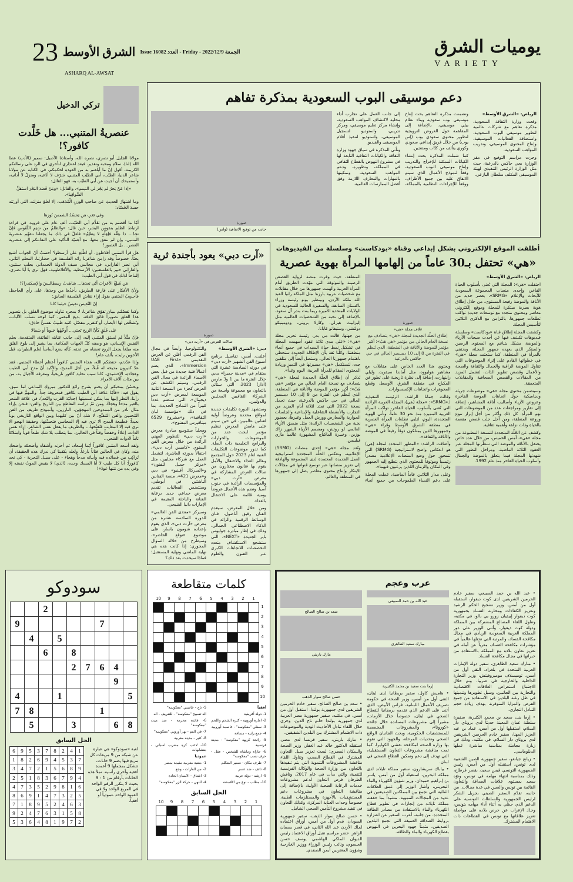يوميات الشرق
VARIETY
23 الشرق الأوسط Issue 16082 العدد - Friday - 2022/12/9 الجمعة
ASHARQ AL-AWSAT
دعم موسيقى البوب السعودية بمذكرة تفاهم
الرياض: «الشرق الأوسط»
وقعت وزارة الثقافة السعودية، مذكرة تفاهم مع شركات عالمية لتطوير موسيقى البوب السعودية، واستضافة الفعاليات الموسيقية، وإنتاج المحتوى الموسيقي، وتدريب المواهب السعودية.
وجرت مراسم التوقيع في مقر الوزارة بحي جاكس بالدرعية، حيث مثل الوزارة الرئيس التنفيذي لهيئة الموسيقى المكلف سلطان البازعي.
وتضمنت مذكرة التفاهم بحث إنتاج موسيقى بوب سعودية وبناء نظام بيئي موسيقي، بالإضافة إلى المفاهمة حول العروض الترويجية لتطوير محتوى سعودي بوب (إس بوب) من خلال فريق إبداعي سعودي وكوري يتألف من كتّاب ومنتجين.
كما شملت المذكرة بحث إنشاء الكيانات الممكنة للإخراج والتدريب وإنتاج موسيقى البوب السعودية، وفقاً لنموذج الأعمال الذي سيتم الاتفاق عليه بين جميع الأطراف، ووفقاً للإجراءات النظامية بالمملكة، إلى جانب العمل على تجارب أداء محلية لاكتشاف المواهب السعودية، وإنشاء مركز تعليم موسيقي، ومركز تدريبي، واستوديو لتسجيل الموسيقى، واستوديو لتنفيذ أفلام الموسيقى والفيديو.
وتأتي المذكرة في سياق جهود وزارة الثقافة والكيانات الثقافية التابعة لها في مشروع النهوض بالقطاع الثقافي في المملكة، وتطويره، ودعم المواهب السعودية، وتمكينها بالمهارات والمعارف اللازمة وفق أفضل الممارسات العالمية.
صورة
جانب من توقيع الاتفاقية (واس)
تركي الدخيل
عنصريةُ المتنبي... هل خَلَّدت كافور؟!
مولانا الجليل أبو نصري، نصره الله، وأستاذنا الأصيل: سمير (الأدب) عطا الله (لنا)، سلام ومحبة وتقدير. فبعد اعتذاري لتأخري في الرد على رسالتكم الكريمة، أقول إنّ ما أبلغتم به من العودة لحكمكم، في الكتابة عن مولانا شاعر الدنيا، الطيّب، أبي الطيّب المتنبي، شرّف لا أدّعيه، ومنزلٌ لا أدانيه، وأستميحك أن أجيبَ عن أبي الطيّب به، فهو القائل:
«إذا عَنَّ بَحرٌ لم يَجُز لي التيمم»، والقائل: «وَمَنْ قَصَدَ البَحْرَ استَقلَّ السَّواقِيا».
وما اشتهارُ الحديثِ عن صاحبِ الوزنِ الْمُذَهَب، إلا لعلوّ منزلته، التي أورثته حسدَ الحُسّاد:
وفي تَعَبٍ مَن يَحسُدُ الشمسَ نُورَها
أمّا ما أفضتم به من تَقَدُّم أبي الطيّب، ألف عام على فرويد، في قراءة ارتباط الظلم بنفوس البشر، حين قال: «والظلمُ من شِيَمِ النُّفُوس فَإنْ تَجِدْ... ذا عِفَّة فلِعِلَّةٍ لا يَظلِمُ» فلعلّ في ذلك ما يجعلنا نتفهّم عنصريةَ المتنبي، وإن لم نتفق معها، مع أهميّة التأكيد على التفاتتكم إلى عنصرية العصر... بل العصور!
هل قرأ المتنبي أفلاطون، أو اطّلع على أرسطو؟ أحسَبُ أنّ الجواب أشبع بحثاً، خصوصاً وقد زامنَ شاعرنا رائد الفلسفة في حضارتنا، المعلم الثاني، أبي نصر الفارابي، في مجالس سيف الدولة الحمداني بحلب سنتين، والفارابي خبير بالفلسفتين: الأرسطية، والأفلاطونية، فهل ترى يا أبا نصري، إلماحاً لذلك في قول أبي الطيب:
مَن مُبلِغُ الأعرابَ أنّي بَعدَها... شاهَدتُ رَسطاليسَ والإسكندرا؟!
ولأنّ الأفكار على قارعة الطريق، بأخذُها من وجدَها، على رأي الجاحظ، فأحسِبُ المتنبي يقول إزاء نقاش الفلسفة السابق:
إنّ النَّفِيسَ نَفِيسٌ حيثما كانا
وكما تفضّلتم ببيان تفوّق شاعرنا، لا بمجرد تناوله موضوع القلق، بل بتصوير هذا القلق تصويراً فائقَ الدقة، بديعَ المعنى، كما لوحة تسلُب الألباب، وتُشخّص لها الأبصار، أو كتقرير مفصّل، كتبه طبيبٌ نفسيٌّ حاذق:
عَلى قَلَقٍ كَأنَّ الريحَ تَحتي... أُوَجِّهُها جَنوباً أو شَمالا
فإنّ مثَّلاً لم يُسبَق المتنبي إليه، إلى جانب عنايته الفائقة، المتقدمة، بعلم النفس الإنساني، هو وصفه كلّ الجهات المكانية، بما يشير إلى بلوغ القلق منه مبلغاً يجعل الريح تعشاه من تحته، كأنّه يضع أساساً لعلم الطيران، قبل الأخوين رايت، بألف عام!
وإذا عدّدتم، حفظكم الله، هجاء المتنبي كافوراً أعظم أخطاء المتنبي، فقد عدّ كثيرون مديحه له قُبلاً، من أجل المديح، والأكيد أنّ مدح أبي الطيب وهجاءه، الإخشيدي، كانا سبب تخليد كافور تاريخياً، ومعرفة الأجيال به، من بين مئات آلاف الأمراء.
ويحسُنُ بمحبكم أن يختم بشرح رائع للدكتور مبروك المناعي لما سبق، يقول فيه: «فأمّا علاقة أبي الطيب بكافور فمعروفة جداً، والمهمُّ فيها في رأينا، النظر إليها بما يمكن تسميتها (جدليّة القرب والبُعد)، في علاقة الشعر بالغير مدحاً وهجاءً، ومن ثمّ دراسة التقاطع بين التاريخ والفن: فنحن بإزاء مثال نادر من الممدوحين المهجوّين، البارزين، وأنموذج طريف من الفن المُحسِن والفن المُقبِّح، لا شك أنّ بين كليهما وبين الواقع التاريخي بوناً بعيداً؛ فطبيعة المدح الا ترى فيه إلا المحاسن فتحسِّنها، وحقيقة الهجو الا ترى فيه إلا المعايب فتُقبِّحها... والطريف ما يفعل نفس الشاعر، إزاء نفس الذات، إعلاءً وخفضاً وفناً في الحالين، بما يتطلب بلا شك طبعاً قوياً وامتلاكاً تاماً لأدوات الشعر...
ولقد أسعد المتنبي كافوراً أيّما إسعاد، ثم أحزنه وأشقاه وأضحكه واضحك منه، وكان في الحالين فناناً بارعاً. ولعله يكفينا كي ندرك هذه الحقيقة، أن نُراكِب بين قصائده فيه وأبياته مدحاً وهجاء - على سبيل التجربة - كي نجد كافوراً: أبا كل طيب لا أبا المسك وحده، (الذي) لا يقبض الموتُ نفسَه إلا وفي يده من نتنها عودُ»!
أطلقت الموقع الإلكتروني بشكل إبداعي وقناة «بودكاست» وسلسلة من الفيديوهات
«هي» تحتفل بـ30 عاماً من إلهامها المرأة بهوية عصرية
الرياض: «الشرق الأوسط»
احتفلت «هي»؛ المجلة التي تُعنى بأسلوب الحياة الفاخر، وإحدى منصات المجموعة السعودية للأبحاث والإعلام «SRMG»، بعصر جديد من الأناقة والموضة رفيعة المستوى، من خلال إطلاق هوية بصرية مبتكرة للمجلة وموقع إلكتروني معاصر ومحتوى متجدد مع توسعات جديدة تواكب تطلعات جمهورها، بالتزامن مع الذكرى الثلاثين لتأسيس المجلة.
وكشفت المجلة إطلاق قناة «بودكاست» وسلسلة فيديوهات تكشف فيها عن أحدث صيحات الأزياء والموضة، بشكل يتناغم مع المحتوى الرصين والمبتكر الذي يعهده جمهور المجلة، ويحتفي بالمرأة في المنطقة، كما ستعتمد مجلة «هي» في خطواتها القادم على إثراء الموضوعات التي تتناول الموضة الراقية والجمال والثقافة والصحة والأعمال وقصص تطوير الذات، لتشمل المزيد من المقالات والقصص الصحافية والمقابلات المتعمقة.
وسيتضمن محتوى مجلة «هي» موضوعات جريئة وديناميكية حول اتجاهات الموضة الفاخرة وعروض الأزياء وأساليب أناقة المشاهير، إضافة إلى تقارير ومراجعات عدد من الموضوعات التي تهم المرأة. كل ذلك وأكثر من أجل إبراز تنوع وروعة المنطقة، ومن أجل جلب قصص مفعمة بالحياة وذات نزاهة وأهمية ثقافية.
وكشف عن الحُلّة المتجددة للنسخة المطبوعة من مجلة «هي»، أمس الخميس، من خلال عدد خاص يحتفل بالأناقة والموضة التي سطّرتها المجلة عبر العقود الثلاثة الماضية، ومراحل التطور التي شهدتها المجلة فيما يتعلق بالموضة والجمال وأسلوب الحياة الفاخر منذ عام 1992.
صورة
غلاف مجلة «هي»
إطلاق الحلّة الجديدة لمجلة «هي» يتصادف مع نسخة العام الحالي من مؤتمر «هي هَبْ»؛ أكبر مؤتمر للموضة والأناقة في المنطقة، الذي يُنظم في الفترة من 8 إلى 10 ديسمبر الحالي في حي جاكس بالدرعية
ويحتوي هذا العدد الخاص على مقابلات مع مشاهير هوليوود، مثل أماندا سيفريد، وليلي راينهارت، إضافة إلى نظرة تاريخية على تطور فن المكياج في منطقة الشرق الأوسط، وقطع المجوهرات واتجاهات الإكسسوارات.
وقالت جمانا الراشد، الرئيسة التنفيذية لـ«SRMG»: «مجلة (هي)، المجلة العربية الرائدة التي تُعنى بأسلوب الحياة الفاخر، تواكب المرأة العربية المميزة منذ نحو 30 عاماً. وتأتي الهوية المتجددة، اليوم، لتلبي تطلعات المرأة العصرية في منطقة الشرق الأوسط وقراء «هي» وجمهورها الذين يمتلكون ذوقاً رفيعاً في الموضة والأناقة والثقافة».
وأضافت الراشد: «المظهر المتجدد لمجلة (هي) هو انعكاس واضح لاستراتيجية (SRMG) التي تتمحور حول وضع المنصات الإعلامية مصدراً رئيسياً وموثوقاً للمحتوى الذي يتطلع إليه الجمهور وفي المكان والزمان اللذين يرغبون فيهما».
وعلى مدار الثلاثين عاماً الماضية، عملت المجلة على دعم النساء الطموحات من جميع أنحاء المنطقة، حيث وفرت منصة لرواية القصص الرصينة والموثوقة التي مهّدت الطريق أمام المرأة العربية وألهمت جمهورها من خلال مقابلات مع شخصيات عربية بارزة؛ مثل الملكة رانيا العبد الله ملكة الأردن، وبينظير بوتو رئيسة وزراء باكستان السابقة، والسفيرة الحالية للسعودية في الولايات المتحدة الأميرة ريما بنت بندر آل سعود، بالإضافة إلى نخبة من الشخصيات العالمية مثل إليزابيث هيرلي، وكارلا بروني، ودومينيكو دولتشي، وستيفانو غابانا.
من جهتها، قالت مي بدر، رئيسة تحرير مجلة «هي»: «على مدى ثلاثة عقود أسهمت المجلة في تشكيل نمط حياة السيدات في جميع أنحاء منطقتنا، وكلّنا ثقة بأن الإطلالة الجديدة ستحظى باهتمام جمهورنا الحالي، وستصل أيضاً إلى متلقين جدد، لتستكمل «هي» مسيرتها في التميز وريادة المحتوى المقدّم للمرأة العربية، اليوم وغداً».
يُذكر أن إطلاق الحلّة الجديدة لمجلة «هي» يتصادف مع نسخة العام الحالي من مؤتمر «هي هَبْ»؛ أكبر مؤتمر للموضة والأناقة في المنطقة، الذي يُنظّم في الفترة من 8 إلى 10 ديسمبر الحالي في حي جاكس بالدرعية، حيث تحمل نسخة 2022 التي تمتد لثلاثة أيام المزيد من التجارب والأنشطة التفاعلية والإبداعية والجلسات الحوارية والمعارض وورش العمل وغيرها، بحضور نخبة من الشخصيات الرائدة؛ مثل منسق الأزياء العالمي لو روتش، ومصمم الأزياء الشهير زاك بوزين، وخبيرة الماكياج المشهورة عالمياً ماري فيليبس.
وتُعد مجلة «هي» إحدى منصات (SRMG) الإعلامية، وتعكس الحلّة المتجددة استراتيجية العمل الجديدة المعتمدة لدى المجموعة والهادفة إلى تعزيز منصاتها عبر توسيع قنواتها في مجالات الابتكار وإنتاج محتوى معاصر يصل إلى جمهورها في المنطقة والعالم.
«آرت دبي» يعود بأجندة ثرية
صورة
صالات العرض في «آرت دبي»
دبي: «الشرق الأوسط»
أعلنت، أمس، تفاصيل برنامج أسبوع الفن الشهير «آرت دبي» في دورته السادسة عشرة التي ستقام في «مدينة جميرا» بدبي خلال الفترة ما بين 1 و3 مارس (آذار) 2023، التي ستأتي بالتعاون مع مجموعة واسعة من الشركاء الثقافيين المحليين والدوليين.
وستشهد الدورة تكليفات جديدة لمواقع محددة وعروضاً أولية لفنانين عالميين، في حين سيتم على هامش المعرض تنظيم مؤتمر لبحث عدد من الموضوعات والحوارات والبرامج التعليمية ذات الصلة. كما تدور موضوعات التكليفات الفنية لعام 2023 حول المجتمع وعالم الغذاء والاحتفال والأمل يقوم بها فنانون مختارون من صالات العرض المشاركة في معرض «آرت دبي» والمؤسسات الرائدة في جنوب آسيا. وتضم هذه الأعمال عروضاً يومية قائمة على الاحتفال بالغذاء.
ومن خلال المعرض، سيقدم الفنان رفيق أناضول، فنان الوسائط الرقمية والرائد في الذكاء الاصطناعي الجمالي، وذلك في إطار مبادرة جوليوس باير الجديدة «NEXT»، التي ستشجع الاستكشاف متعدد التخصصات للاتجاهات الكبرى عبر الفنون والعلوم والتكنولوجيا. وأيضاً في مجال الفن الرقمي أعلن عن العرض التقديمي «UAE First Immersion»، الذي يضم أعمالاً فنية جديدة من قبل بعض الأسماء الرائدة في مجال الفن الرقمي، وسيتم الكشف عن العرض كجزء من النسخة الثانية الموسعة لمعرض «آرت دبي ديجيتال»، التي ستضم عدداً كبيراً من النماذج الجديدة، بما في ذلك «مؤسسة ليان الثقافية»، و«مشروع 6529 ميتافيرس المفتوح».
ومحلياً ستتوسع مبادرة معرض «آرت دبي» للتطوير المهني الرائدة من خلال معرض الفن السنوي «كامبس آرت دبي»، احتفالاً بدورته العاشرة، لتشمل العمل مع شركاء محليين، مثل «مركز جميل للفنون» و«السركال أفينيو» في دبي و«معرض 421»، منصة الفنانين الناشئين في أبوظبي، وستتضمن الفعاليات تقديم معرض جماعي جديد برعاية الفنانة والباحثة المقيمة في الإمارات دانيا الشيحي.
وسيركز «منتدى الفن العالمي» للدورة السادسة عشرة من معرض «آرت دبي»، الذي يقوم بإعداده شومون باسار، على موضوع «توقع الحاضر»، وسيطرح من خلاله السؤال المحوري: إذا كانت هذه هي نهاية الماضي ونهاية المستقبل؛ فماذا سيحدث بعد ذلك؟
سودوكو
| | | 2 | | | | | | |
| 9 | | | | | | 7 | | |
| | 4 | | 5 | | | | | |
| | | 6 | | 8 | | | | |
| | | | | 2 | 7 | 6 | 4 | |
| | | | | | | | 9 | |
| 4 | | | 1 | | | | | 5 |
| 7 | 8 | | | | | 1 | | |
| | 5 | | | 3 | | | 6 | 8 |
الحل السابق
لعبة «سودوكو» هي عبارة عن شبكة من 9 مربعات كل مربع فيها يضم 9 خانات، تتشكل بمجملها 9 أعمدة أفقية وأخرى رأسية. تملأ هذه الخانات بأرقام من 1 - 9 بحيث لا يتكرر الرقم الواحد في المربع الواحد ولا في العمود الواحد عمودياً أو أفقياً.
| 6 | 9 | 5 | 3 | 7 | 8 | 2 | 4 | 1 |
| 1 | 8 | 2 | 6 | 9 | 4 | 5 | 3 | 7 |
| 3 | 4 | 7 | 2 | 1 | 5 | 6 | 8 | 9 |
| 2 | 5 | 1 | 8 | 3 | 6 | 7 | 9 | 4 |
| 4 | 7 | 3 | 5 | 2 | 9 | 8 | 1 | 6 |
| 8 | 6 | 9 | 1 | 4 | 7 | 3 | 2 | 5 |
| 7 | 1 | 8 | 9 | 5 | 2 | 4 | 6 | 3 |
| 9 | 2 | 4 | 7 | 6 | 3 | 1 | 5 | 8 |
| 5 | 3 | 6 | 4 | 8 | 1 | 9 | 7 | 2 |
عرب وعجم
• عبد الله بن حمد السبيعي، سفير خادم الحرمين الشريفين لدى كوت ديفوار، استقبله أول من أمس، وزير تشجيع الحكم الرشيد وتعزيز الكفاءات ومحاربة الفساد بجمهورية كوت ديفوار إبيفيان زورو بي بالو، في مكتبه، وتناول اللقاء المصالح المشتركة بين المملكة ودولة كوت ديفوار، وأثنى الوزير على دور المملكة العربية السعودية الريادي في مجال مكافحة الفساد، والمرتبة التي تحتلها عالمياً في مؤشرات مكافحة الفساد، معرباً عن أمله في تعزيز تعاون بلاده مع المملكة بالاستفادة من خبراتها في مجال مكافحة الفساد.
• مبارك سعيد الظاهري، سفير دولة الإمارات العربية المتحدة في بلغراد، التقى أول من أمس، توميسلاف موميروفيتش، وزير التجارة الداخلية والخارجية في صربيا، وتم خلال الاجتماع استعراض العلاقات الاقتصادية والتجارية بين الجانبين، وسبل تطويرها وتنميتها في ظل رغبة البلدين في الاستفادة من جميع الفرص والمزايا المتوفرة، بهدف زيادة حجم التبادل التجاري.
• إرما بنت سعيد بن محمد الكثيرية، سفيرة سلطنة عمان المعينة حديثاً لدى بروناي دار السلام، استقبلها أول من أمس، عماد بن عبد العزيز المهنا، سفير خادم الحرمين الشريفين لدى بروناي دار السلام، في مكتبه، وذلك في زيارة مجاملة بمناسبة مباشرة عملها الدبلوماسي.
• زيانغ جيانغو، سفير جمهورية الصين الشعبية لدى تونس، استقبله أول من أمس، رئيس الجمهورية التونسي قيس سعيد، بقصر قرطاج، وذلك بمناسبة انتهاء مهامه في تونس، ونوّه سعيد بمستوى علاقات الصداقة والتعاون القائمة بين تونس والصين في عدة مجالات. من جانبه، تقدّم السفير الصيني بجزيل الشكر لرئيس الجمهورية وللسلطات التونسية على الدعم الذي حظي به أثناء أداء مهامه بتونس، وجدّد الإعراب عن حرص بلاده على مواصلة تعزيز علاقاتها مع تونس في القطاعات ذات الاهتمام المشترك.
عبد الله بن حمد السبيعي
مبارك سعيد الظاهري
إرما بنت سعيد بن محمد الكثيرية
• هاميش كاول، سفير بريطانيا لدى لبنان، التقى أول من أمس، وزير الصحة في حكومة تصريف الأعمال اللبنانية، فراس الأبيض، الذي أثنى على الدعم الذي تقدمه بريطانيا للقطاع الصحي في لبنان، خصوصاً خلال الأزمات، مشيراً إلى مشروعات المساندة خلال جائحة «كورونا»، والمشروعات المخصصة للمستشفيات الحكومية، وبحث الجانبان الواقع الصحي وتحديات المرحلة، والجهود التي تقوم بها وزارة الصحة لمكافحة تفشي الكوليرا، كما تمت مناقشة مشروعات التعاون المستقبلية، التي تهدف إلى دعم وتمكين القطاع الصحي في لبنان.
• بياباك سريشارون، سفير مملكة تايلاند لدى مملكة البحرين، استقبله أول من أمس، ياسر بن إبراهيم حميدان، وزير شؤون الكهرباء والماء البحريني، وأشار الوزير إلى عمق العلاقات الثنائية التي تجمع بين المملكتين الصديقتين في عديد من المجالات التنموية، مشيداً بما حققته مملكة تايلاند من إنجازات في تطوير قطاع الكهرباء والماء بالاستفادة من مصادر الطاقة المتجددة. من جانبه، أعرب السفير عن اعتزازه بروابط الصداقة العميقة التي تجمع البلدين الصديقين، مثمناً جهود البحرين في النهوض بقطاع الكهرباء والماء والطاقة.
سعد بن صالح الصالح
مارك باريتي
حسن صالح سوار الذهب
• سعد بن صالح الصالح، سفير خادم الحرمين الشريفين لدى جمهورية بولندا، استقبل أول من أمس، في مكتبه، سفير جمهورية مصر العربية لدى جمهورية بولندا حاتم تاج الدين، وجرى خلال اللقاء تبادل الأحاديث الودية والموضوعات ذات الاهتمام المشترك بين البلدين الشقيقين.
• مارك باريتي، سفير فرنسا لدى مصر، استقبله الدكتور خالد عبد الغفار، وزير الصحة والسكان المصري؛ لبحث تعزيز سبل التعاون المشترك في القطاع الصحي، وتناول اللقاء مناقشة المشروعات التنموية التي يتم تنفيذها بالتعاون بين وزارة الصحة والوكالة الفرنسية للتنمية، والتي بدأت في عام 2017، وناقش الطرفان فرص التعاون لدعم مشروعات خدمات الرعاية الصحية الأولية، بالإضافة إلى مناقشة التعاون في مشروعات دعم المستشفيات بالأجهزة والمستلزمات الطبية، خصوصاً وحدات العناية المركزة، وكذلك التعاون في تنفيذ مشروع التأمين الصحي الشامل.
• حسن صالح سوار الذهب، سفير جمهورية السودان، قدم أول من أمس، أوراق اعتماده لملك الأردن عبد الله الثاني، في قصر بسمان الزاهر. حضر مراسم تقبل أوراق الاعتماد رئيس الديوان الملكي الهاشمي يوسف حسن العيسوي، ونائب رئيس الوزراء ووزير الخارجية وشؤون المغتربين أيمن الصفدي.
كلمات متقاطعة
| | 10 | 9 | 8 | 7 | 6 | 5 | 4 | 3 | 2 | 1 | |
| --- | --- | --- | --- | --- | --- | --- | --- | --- | --- | --- | --- |
| | | | | | | | | | | | 1 |
| | | | | | | | | | | | 2 |
| | | | | | | | | | | | 3 |
| | | | | | | | | | | | 4 |
| | | | | | | | | | | | 5 |
| | | | | | | | | | | | 6 |
| | | | | | | | | | | | 7 |
| | | | | | | | | | | | 8 |
| | | | | | | | | | | | 9 |
| | | | | | | | | | | | 10 |
أفقياً
1- دولة أفريقية
2- امارة أوروبية - كثرة الشحم واللحم
3- سفلي "معكوسة" - عاصمة أوروبية
4- جمع رابية - مسافة
5- رائحة كريهة "معكوسة" - مدينة فرنسية
6- جاراة وماشاة للشخص - عقل - حرف نصب "معكوسة"
7- ظرف مكان - ضمير المتكلم
8- تائف - ضد عسر
9- ارشد - دولة عربية
10- مطلب - نوع من الأقمشة
5- تاج - خاصتي "معكوسة"
اله تسبيح "معكوسة" - للتعريف - اله
6- فائدة محرمة - ضد ميت "معكوسة"
7- في الفم - نهر أوروبي "معكوسة"
8- كثير - مدينة مغربية
10- لاعب كرة مضرب اسباني - متشابهات
عمودياً
1- مغنية مغربية مقيمة بمصر
2- من القارات - وجع
3- اشتاق - الاسنان الحادة
4- للنهي - حركة الزر "معكوسة"
الحل السابق
| 10 | 9 | 8 | 7 | 6 | 5 | 4 | 3 | 2 | 1 |
| --- | --- | --- | --- | --- | --- | --- | --- | --- | --- |